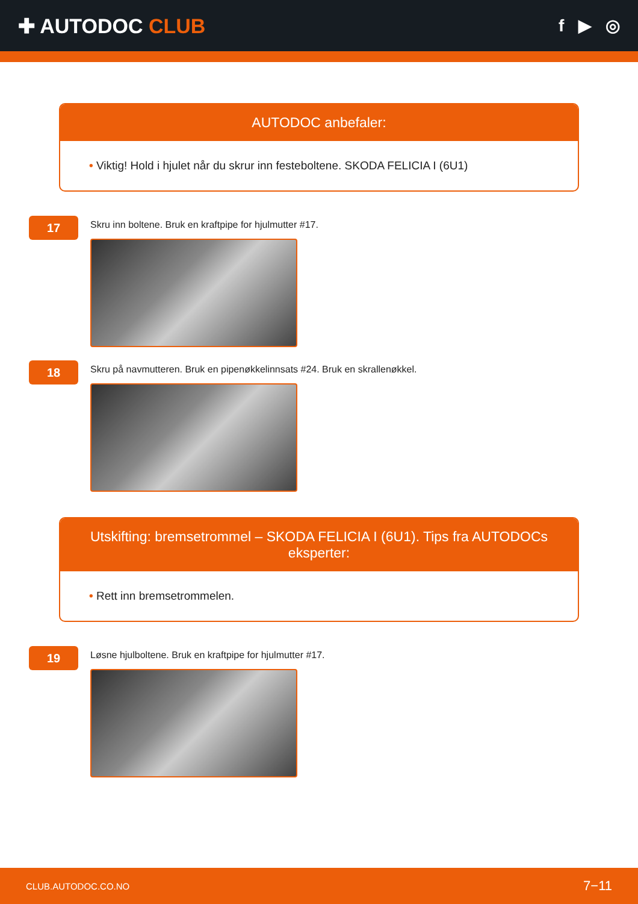✚ AUTODOC CLUB
f ▶ ◎
AUTODOC anbefaler:
• Viktig! Hold i hjulet når du skrur inn festeboltene. SKODA FELICIA I (6U1)
17
Skru inn boltene. Bruk en kraftpipe for hjulmutter #17.
18
Skru på navmutteren. Bruk en pipenøkkelinnsats #24. Bruk en skrallenøkkel.
Utskifting: bremsetrommel – SKODA FELICIA I (6U1). Tips fra AUTODOCs eksperter:
• Rett inn bremsetrommelen.
19
Løsne hjulboltene. Bruk en kraftpipe for hjulmutter #17.
CLUB.AUTODOC.CO.NO 7−11